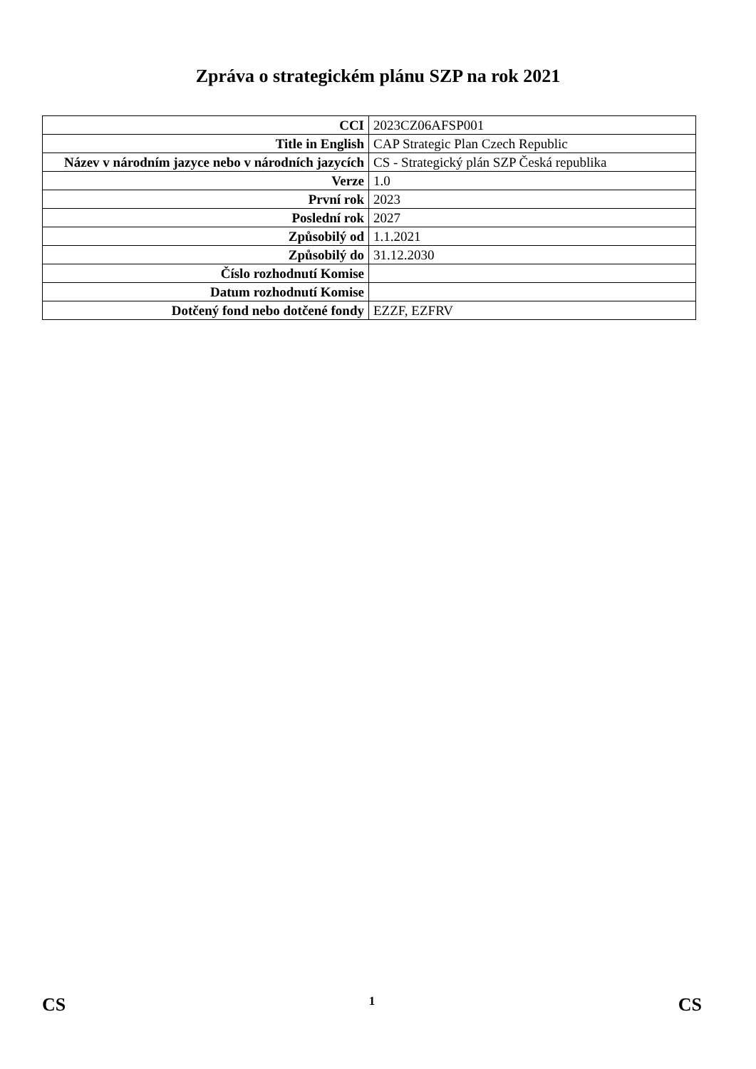Zpráva o strategickém plánu SZP na rok 2021
| CCI | 2023CZ06AFSP001 |
| Title in English | CAP Strategic Plan Czech Republic |
| Název v národním jazyce nebo v národních jazycích | CS - Strategický plán SZP Česká republika |
| Verze | 1.0 |
| První rok | 2023 |
| Poslední rok | 2027 |
| Způsobilý od | 1.1.2021 |
| Způsobilý do | 31.12.2030 |
| Číslo rozhodnutí Komise | |
| Datum rozhodnutí Komise | |
| Dotčený fond nebo dotčené fondy | EZZF, EZFRV |
CS 1 CS